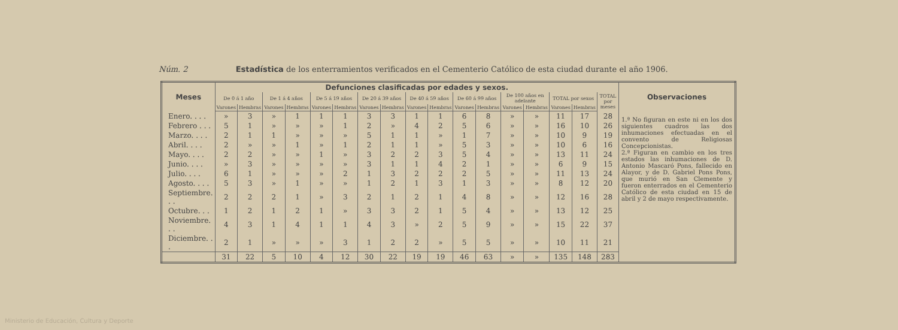Núm. 2 Estadística de los enterramientos verificados en el Cementerio Católico de esta ciudad durante el año 1906.
| Meses | Defunciones clasificadas por edades y sexos. | | | | | | | | | | | | | | | | | Observaciones |
| --- | --- | --- | --- | --- | --- | --- | --- | --- | --- | --- | --- | --- | --- | --- | --- | --- | --- | --- |
| | De 0 á 1 año | | De 1 á 4 años | | De 5 á 19 años | | De 20 á 39 años | | De 40 á 59 años | | De 60 á 99 años | | De 100 años en adelante | | TOTAL por sexos | | TOTAL por meses | |
| | Varones | Hembras | Varones | Hembras | Varones | Hembras | Varones | Hembras | Varones | Hembras | Varones | Hembras | Varones | Hembras | Varones | Hembras | | |
| Enero. . . . | » | 3 | » | 1 | 1 | 1 | 3 | 3 | 1 | 1 | 6 | 8 | » | » | 11 | 17 | 28 | 1.ª No figuran en este ni en los dos siguientes cuadros las dos inhumaciones efectuadas en el convento de Religiosas Concepcionistas. 2.ª Figuran en cambio en los tres estados las inhumaciones de D. Antonio Mascaró Pons, fallecido en Alayor, y de D. Gabriel Pons Pons, que murió en San Clemente y fueron enterrados en el Cementerio Católico de esta ciudad en 15 de abril y 2 de mayo respectivamente. |
| Febrero . . . | 5 | 1 | » | » | » | 1 | 2 | » | 4 | 2 | 5 | 6 | » | » | 16 | 10 | 26 | |
| Marzo. . . . | 2 | 1 | 1 | » | » | » | 5 | 1 | 1 | » | 1 | 7 | » | » | 10 | 9 | 19 | |
| Abril. . . . | 2 | » | » | 1 | » | 1 | 2 | 1 | 1 | » | 5 | 3 | » | » | 10 | 6 | 16 | |
| Mayo. . . . | 2 | 2 | » | » | 1 | » | 3 | 2 | 2 | 3 | 5 | 4 | » | » | 13 | 11 | 24 | |
| Junio. . . . | » | 3 | » | » | » | » | 3 | 1 | 1 | 4 | 2 | 1 | » | » | 6 | 9 | 15 | |
| Julio. . . . | 6 | 1 | » | » | » | 2 | 1 | 3 | 2 | 2 | 2 | 5 | » | » | 11 | 13 | 24 | |
| Agosto. . . . | 5 | 3 | » | 1 | » | » | 1 | 2 | 1 | 3 | 1 | 3 | » | » | 8 | 12 | 20 | |
| Septiembre. . . | 2 | 2 | 2 | 1 | » | 3 | 2 | 1 | 2 | 1 | 4 | 8 | » | » | 12 | 16 | 28 | |
| Octubre. . . | 1 | 2 | 1 | 2 | 1 | » | 3 | 3 | 2 | 1 | 5 | 4 | » | » | 13 | 12 | 25 | |
| Noviembre. . . | 4 | 3 | 1 | 4 | 1 | 1 | 4 | 3 | » | 2 | 5 | 9 | » | » | 15 | 22 | 37 | |
| Diciembre. . . | 2 | 1 | » | » | » | 3 | 1 | 2 | 2 | » | 5 | 5 | » | » | 10 | 11 | 21 | |
| | 31 | 22 | 5 | 10 | 4 | 12 | 30 | 22 | 19 | 19 | 46 | 63 | » | » | 135 | 148 | 283 | |
Ministerio de Educación, Cultura y Deporte